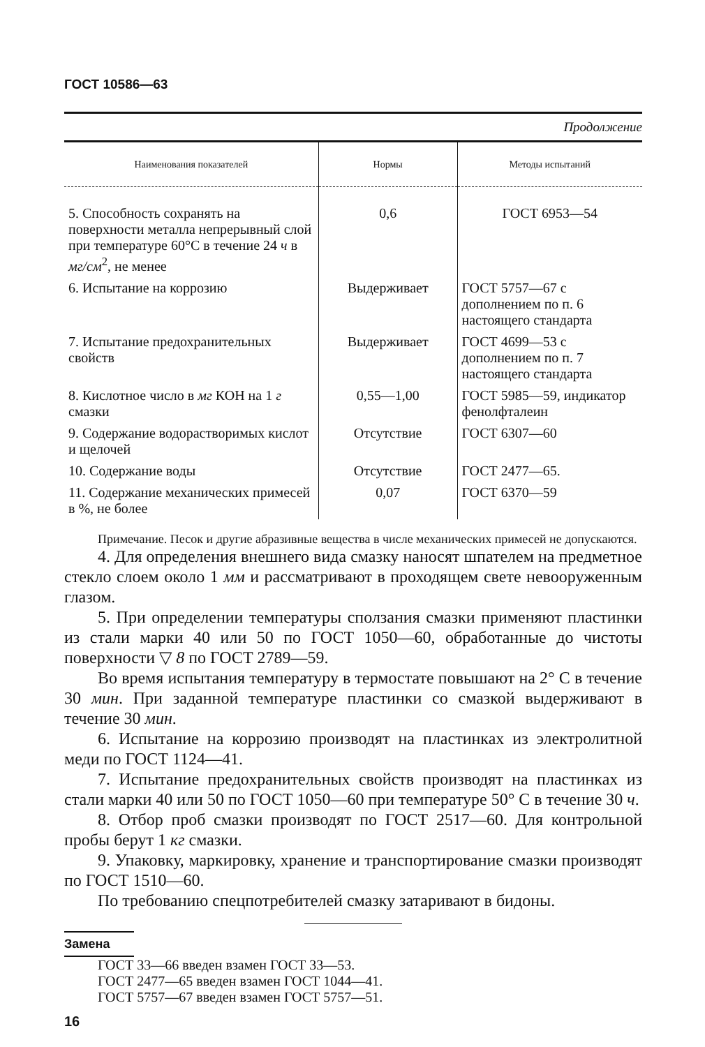ГОСТ 10586—63
Продолжение
| Наименования показателей | Нормы | Методы испытаний |
| --- | --- | --- |
| 5. Способность сохранять на поверхности металла непрерывный слой при температуре 60°С в течение 24 ч в мг/см<sup>2</sup>, не менее | 0,6 | ГОСТ 6953—54 |
| 6. Испытание на коррозию | Выдерживает | ГОСТ 5757—67 с дополнением по п. 6 настоящего стандарта |
| 7. Испытание предохранительных свойств | Выдерживает | ГОСТ 4699—53 с дополнением по п. 7 настоящего стандарта |
| 8. Кислотное число в мг КОН на 1 г смазки | 0,55—1,00 | ГОСТ 5985—59, индикатор фенолфталеин |
| 9. Содержание водорастворимых кислот и щелочей | Отсутствие | ГОСТ 6307—60 |
| 10. Содержание воды | Отсутствие | ГОСТ 2477—65. |
| 11. Содержание механических примесей в %, не более | 0,07 | ГОСТ 6370—59 |
Примечание. Песок и другие абразивные вещества в числе механических примесей не допускаются.
4. Для определения внешнего вида смазку наносят шпателем на предметное стекло слоем около 1 мм и рассматривают в проходящем свете невооруженным глазом.
5. При определении температуры сползания смазки применяют пластинки из стали марки 40 или 50 по ГОСТ 1050—60, обработанные до чистоты поверхности ▽ 8 по ГОСТ 2789—59.
Во время испытания температуру в термостате повышают на 2° С в течение 30 мин. При заданной температуре пластинки со смазкой выдерживают в течение 30 мин.
6. Испытание на коррозию производят на пластинках из электролитной меди по ГОСТ 1124—41.
7. Испытание предохранительных свойств производят на пластинках из стали марки 40 или 50 по ГОСТ 1050—60 при температуре 50° С в течение 30 ч.
8. Отбор проб смазки производят по ГОСТ 2517—60. Для контрольной пробы берут 1 кг смазки.
9. Упаковку, маркировку, хранение и транспортирование смазки производят по ГОСТ 1510—60.
По требованию спецпотребителей смазку затаривают в бидоны.
Замена
ГОСТ 33—66 введен взамен ГОСТ 33—53.
ГОСТ 2477—65 введен взамен ГОСТ 1044—41.
ГОСТ 5757—67 введен взамен ГОСТ 5757—51.
16